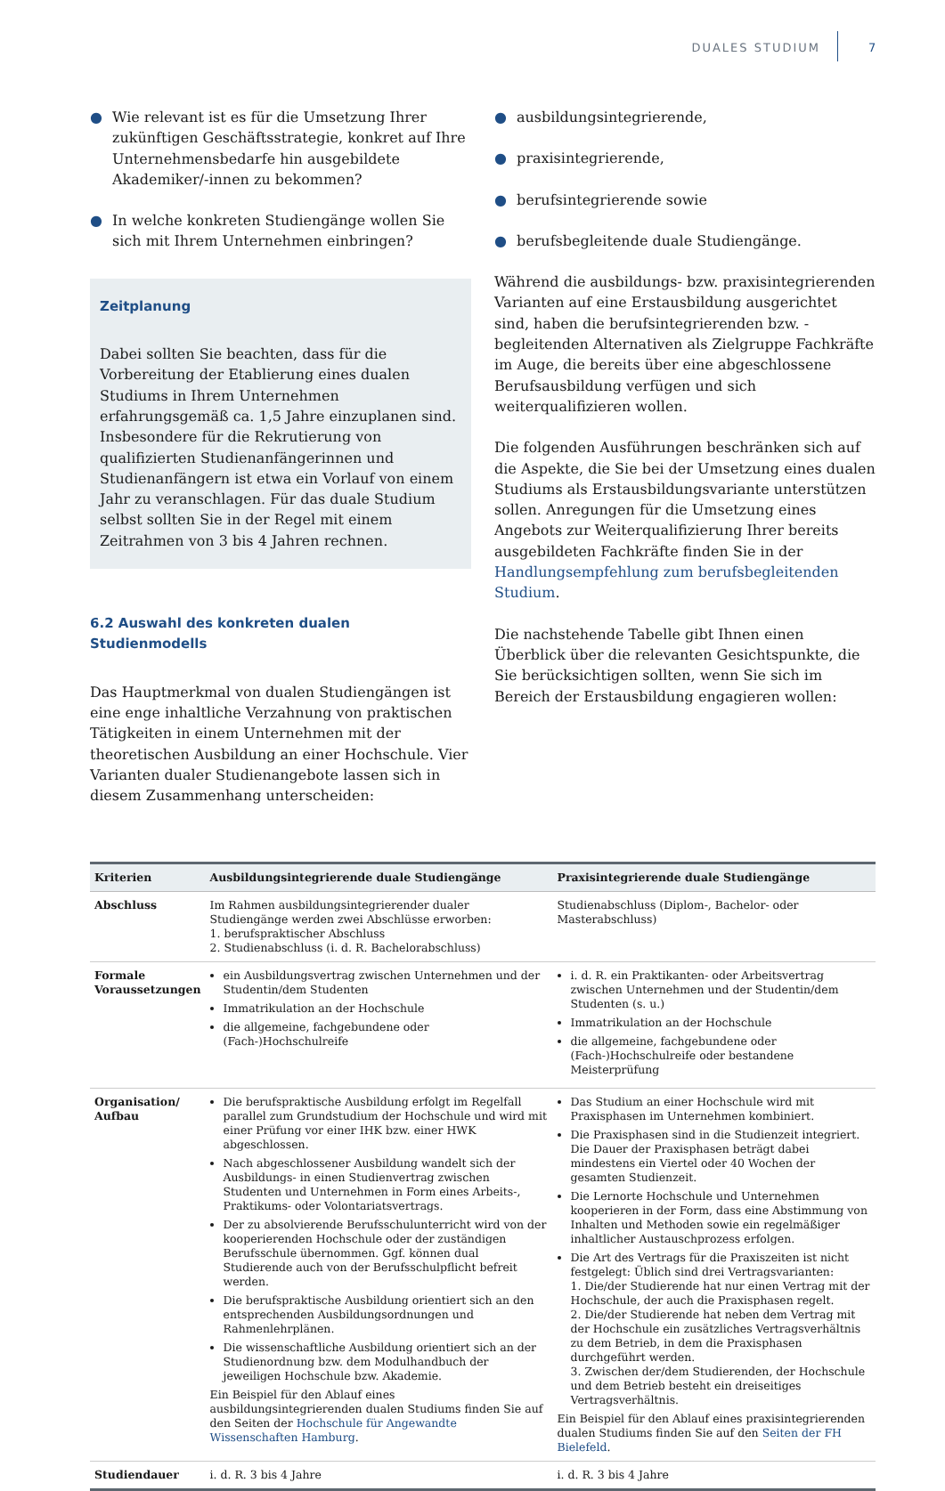DUALES STUDIUM 7
● Wie relevant ist es für die Umsetzung Ihrer zukünftigen Geschäftsstrategie, konkret auf Ihre Unternehmensbedarfe hin ausgebildete Akademiker/-innen zu bekommen?
● In welche konkreten Studiengänge wollen Sie sich mit Ihrem Unternehmen einbringen?
Zeitplanung
Dabei sollten Sie beachten, dass für die Vorbereitung der Etablierung eines dualen Studiums in Ihrem Unternehmen erfahrungsgemäß ca. 1,5 Jahre einzuplanen sind. Insbesondere für die Rekrutierung von qualifizierten Studienanfängerinnen und Studienanfängern ist etwa ein Vorlauf von einem Jahr zu veranschlagen. Für das duale Studium selbst sollten Sie in der Regel mit einem Zeitrahmen von 3 bis 4 Jahren rechnen.
6.2 Auswahl des konkreten dualen Studienmodells
Das Hauptmerkmal von dualen Studiengängen ist eine enge inhaltliche Verzahnung von praktischen Tätigkeiten in einem Unternehmen mit der theoretischen Ausbildung an einer Hochschule. Vier Varianten dualer Studienangebote lassen sich in diesem Zusammenhang unterscheiden:
● ausbildungsintegrierende,
● praxisintegrierende,
● berufsintegrierende sowie
● berufsbegleitende duale Studiengänge.
Während die ausbildungs- bzw. praxisintegrierenden Varianten auf eine Erstausbildung ausgerichtet sind, haben die berufsintegrierenden bzw. -begleitenden Alternativen als Zielgruppe Fachkräfte im Auge, die bereits über eine abgeschlossene Berufsausbildung verfügen und sich weiterqualifizieren wollen.
Die folgenden Ausführungen beschränken sich auf die Aspekte, die Sie bei der Umsetzung eines dualen Studiums als Erstausbildungsvariante unterstützen sollen. Anregungen für die Umsetzung eines Angebots zur Weiterqualifizierung Ihrer bereits ausgebildeten Fachkräfte finden Sie in der Handlungsempfehlung zum berufsbegleitenden Studium.
Die nachstehende Tabelle gibt Ihnen einen Überblick über die relevanten Gesichtspunkte, die Sie berücksichtigen sollten, wenn Sie sich im Bereich der Erstausbildung engagieren wollen:
| Kriterien | Ausbildungsintegrierende duale Studiengänge | Praxisintegrierende duale Studiengänge |
| --- | --- | --- |
| Abschluss | Im Rahmen ausbildungsintegrierender dualer Studiengänge werden zwei Abschlüsse erworben: 1. berufspraktischer Abschluss 2. Studienabschluss (i. d. R. Bachelorabschluss) | Studienabschluss (Diplom-, Bachelor- oder Masterabschluss) |
| Formale Voraussetzungen | ein Ausbildungsvertrag zwischen Unternehmen und der Studentin/dem Studenten Immatrikulation an der Hochschule die allgemeine, fachgebundene oder (Fach-)Hochschulreife | i. d. R. ein Praktikanten- oder Arbeitsvertrag zwischen Unternehmen und der Studentin/dem Studenten (s. u.) Immatrikulation an der Hochschule die allgemeine, fachgebundene oder (Fach-)Hochschulreife oder bestandene Meisterprüfung |
| Organisation/ Aufbau | Die berufspraktische Ausbildung erfolgt im Regelfall parallel zum Grundstudium der Hochschule und wird mit einer Prüfung vor einer IHK bzw. einer HWK abgeschlossen. Nach abgeschlossener Ausbildung wandelt sich der Ausbildungs- in einen Studienvertrag zwischen Studenten und Unternehmen in Form eines Arbeits-, Praktikums- oder Volontariatsvertrags. Der zu absolvierende Berufsschulunterricht wird von der kooperierenden Hochschule oder der zuständigen Berufsschule übernommen. Ggf. können dual Studierende auch von der Berufsschulpflicht befreit werden. Die berufspraktische Ausbildung orientiert sich an den entsprechenden Ausbildungsordnungen und Rahmenlehrplänen. Die wissenschaftliche Ausbildung orientiert sich an der Studienordnung bzw. dem Modulhandbuch der jeweiligen Hochschule bzw. Akademie. Ein Beispiel für den Ablauf eines ausbildungsintegrierenden dualen Studiums finden Sie auf den Seiten der Hochschule für Angewandte Wissenschaften Hamburg . | Das Studium an einer Hochschule wird mit Praxisphasen im Unternehmen kombiniert. Die Praxisphasen sind in die Studienzeit integriert. Die Dauer der Praxisphasen beträgt dabei mindestens ein Viertel oder 40 Wochen der gesamten Studienzeit. Die Lernorte Hochschule und Unternehmen kooperieren in der Form, dass eine Abstimmung von Inhalten und Methoden sowie ein regelmäßiger inhaltlicher Austauschprozess erfolgen. Die Art des Vertrags für die Praxiszeiten ist nicht festgelegt: Üblich sind drei Vertragsvarianten: 1. Die/der Studierende hat nur einen Vertrag mit der Hochschule, der auch die Praxisphasen regelt. 2. Die/der Studierende hat neben dem Vertrag mit der Hochschule ein zusätzliches Vertragsverhältnis zu dem Betrieb, in dem die Praxisphasen durchgeführt werden. 3. Zwischen der/dem Studierenden, der Hochschule und dem Betrieb besteht ein dreiseitiges Vertragsverhältnis. Ein Beispiel für den Ablauf eines praxisintegrierenden dualen Studiums finden Sie auf den Seiten der FH Bielefeld . |
| Studiendauer | i. d. R. 3 bis 4 Jahre | i. d. R. 3 bis 4 Jahre |